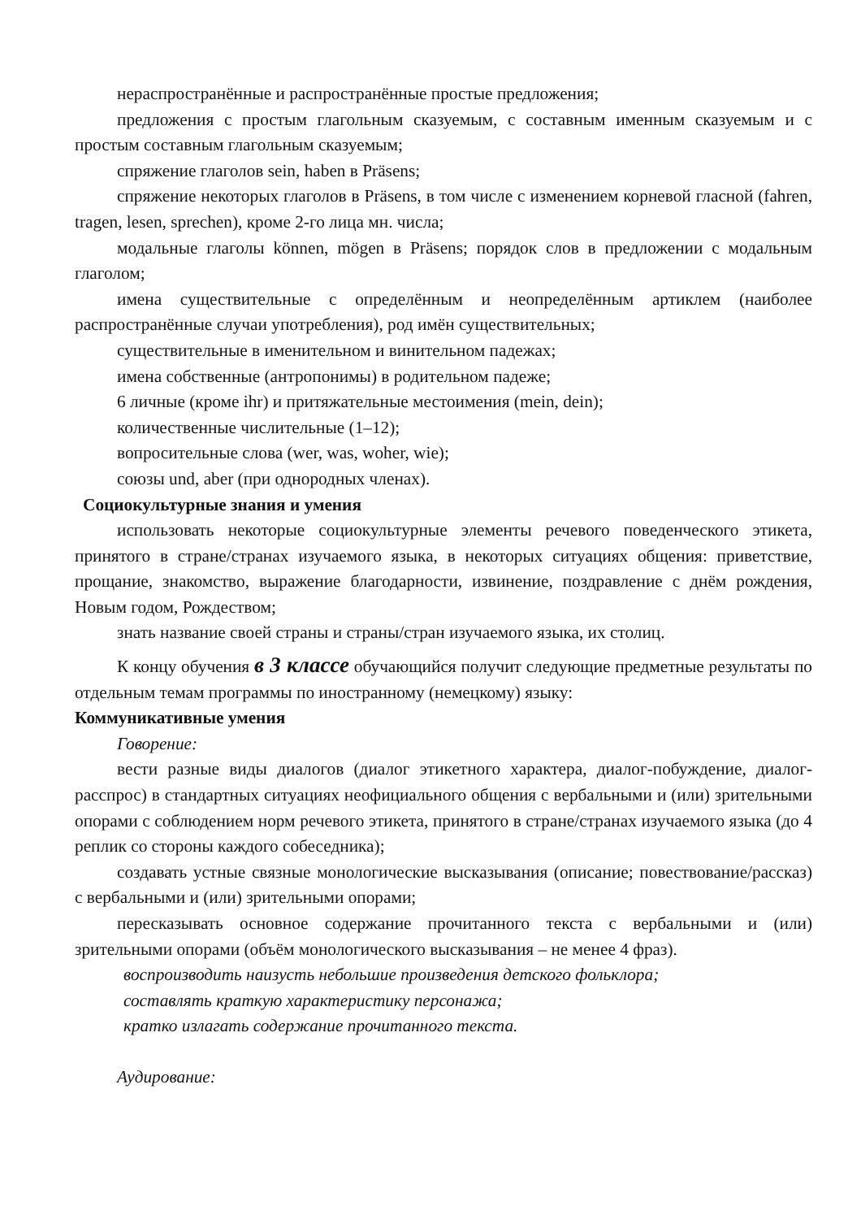нераспространённые и распространённые простые предложения;
предложения с простым глагольным сказуемым, с составным именным сказуемым и с простым составным глагольным сказуемым;
спряжение глаголов sein, haben в Präsens;
спряжение некоторых глаголов в Präsens, в том числе с изменением корневой гласной (fahren, tragen, lesen, sprechen), кроме 2-го лица мн. числа;
модальные глаголы können, mögen в Präsens; порядок слов в предложении с модальным глаголом;
имена существительные с определённым и неопределённым артиклем (наиболее распространённые случаи употребления), род имён существительных;
существительные в именительном и винительном падежах;
имена собственные (антропонимы) в родительном падеже;
6 личные (кроме ihr) и притяжательные местоимения (mein, dein);
количественные числительные (1–12);
вопросительные слова (wer, was, woher, wie);
союзы und, aber (при однородных членах).
Социокультурные знания и умения
использовать некоторые социокультурные элементы речевого поведенческого этикета, принятого в стране/странах изучаемого языка, в некоторых ситуациях общения: приветствие, прощание, знакомство, выражение благодарности, извинение, поздравление с днём рождения, Новым годом, Рождеством;
знать название своей страны и страны/стран изучаемого языка, их столиц.
К концу обучения в 3 классе обучающийся получит следующие предметные результаты по отдельным темам программы по иностранному (немецкому) языку:
Коммуникативные умения
Говорение:
вести разные виды диалогов (диалог этикетного характера, диалог-побуждение, диалог-расспрос) в стандартных ситуациях неофициального общения с вербальными и (или) зрительными опорами с соблюдением норм речевого этикета, принятого в стране/странах изучаемого языка (до 4 реплик со стороны каждого собеседника);
создавать устные связные монологические высказывания (описание; повествование/рассказ) с вербальными и (или) зрительными опорами;
пересказывать основное содержание прочитанного текста с вербальными и (или) зрительными опорами (объём монологического высказывания – не менее 4 фраз).
воспроизводить наизусть небольшие произведения детского фольклора;
составлять краткую характеристику персонажа;
кратко излагать содержание прочитанного текста.
Аудирование: